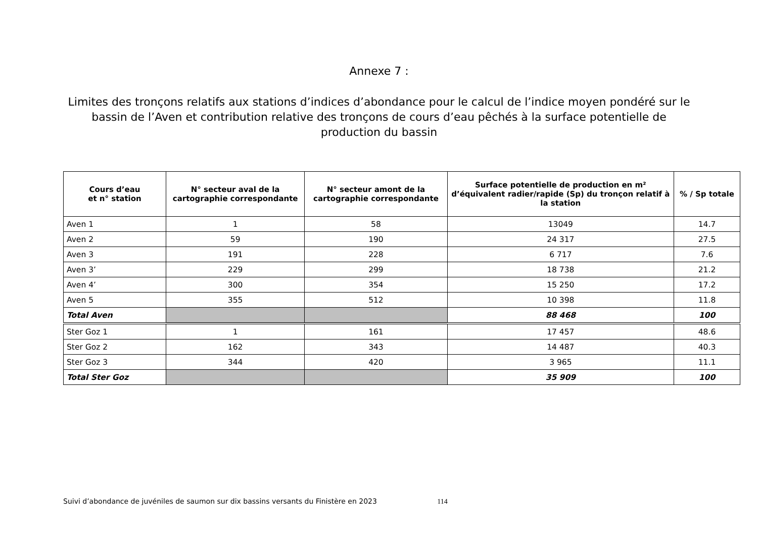Annexe 7 :
Limites des tronçons relatifs aux stations d’indices d’abondance pour le calcul de l’indice moyen pondéré sur le bassin de l’Aven et contribution relative des tronçons de cours d’eau pêchés à la surface potentielle de production du bassin
| Cours d’eau et n° station | N° secteur aval de la cartographie correspondante | N° secteur amont de la cartographie correspondante | Surface potentielle de production en m² d’équivalent radier/rapide (Sp) du tronçon relatif à la station | % / Sp totale |
| --- | --- | --- | --- | --- |
| Aven 1 | 1 | 58 | 13049 | 14.7 |
| Aven 2 | 59 | 190 | 24 317 | 27.5 |
| Aven 3 | 191 | 228 | 6 717 | 7.6 |
| Aven 3’ | 229 | 299 | 18 738 | 21.2 |
| Aven 4’ | 300 | 354 | 15 250 | 17.2 |
| Aven 5 | 355 | 512 | 10 398 | 11.8 |
| Total Aven | | | 88 468 | 100 |
| Ster Goz 1 | 1 | 161 | 17 457 | 48.6 |
| Ster Goz 2 | 162 | 343 | 14 487 | 40.3 |
| Ster Goz 3 | 344 | 420 | 3 965 | 11.1 |
| Total Ster Goz | | | 35 909 | 100 |
Suivi d’abondance de juvéniles de saumon sur dix bassins versants du Finistère en 2023 114